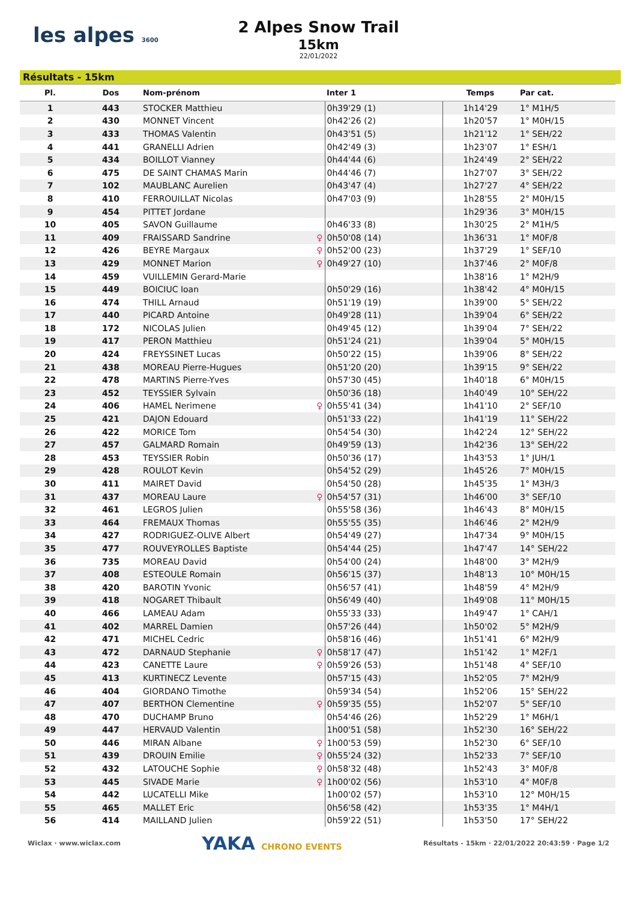les alpes 3600
2 Alpes Snow Trail
15km
22/01/2022
Résultats - 15km
| Pl. | Dos | Nom-prénom | Inter 1 | Temps | Par cat. |
| --- | --- | --- | --- | --- | --- |
| 1 | 443 | STOCKER Matthieu | 0h39'29 (1) | 1h14'29 | 1° M1H/5 |
| 2 | 430 | MONNET Vincent | 0h42'26 (2) | 1h20'57 | 1° M0H/15 |
| 3 | 433 | THOMAS Valentin | 0h43'51 (5) | 1h21'12 | 1° SEH/22 |
| 4 | 441 | GRANELLI Adrien | 0h42'49 (3) | 1h23'07 | 1° ESH/1 |
| 5 | 434 | BOILLOT Vianney | 0h44'44 (6) | 1h24'49 | 2° SEH/22 |
| 6 | 475 | DE SAINT CHAMAS Marin | 0h44'46 (7) | 1h27'07 | 3° SEH/22 |
| 7 | 102 | MAUBLANC Aurelien | 0h43'47 (4) | 1h27'27 | 4° SEH/22 |
| 8 | 410 | FERROUILLAT Nicolas | 0h47'03 (9) | 1h28'55 | 2° M0H/15 |
| 9 | 454 | PITTET Jordane | | 1h29'36 | 3° M0H/15 |
| 10 | 405 | SAVON Guillaume | 0h46'33 (8) | 1h30'25 | 2° M1H/5 |
| 11 | 409 | FRAISSARD Sandrine ♀ | 0h50'08 (14) | 1h36'31 | 1° M0F/8 |
| 12 | 426 | BEYRE Margaux ♀ | 0h52'00 (23) | 1h37'29 | 1° SEF/10 |
| 13 | 429 | MONNET Marion ♀ | 0h49'27 (10) | 1h37'46 | 2° M0F/8 |
| 14 | 459 | VUILLEMIN Gerard-Marie | | 1h38'16 | 1° M2H/9 |
| 15 | 449 | BOICIUC Ioan | 0h50'29 (16) | 1h38'42 | 4° M0H/15 |
| 16 | 474 | THILL Arnaud | 0h51'19 (19) | 1h39'00 | 5° SEH/22 |
| 17 | 440 | PICARD Antoine | 0h49'28 (11) | 1h39'04 | 6° SEH/22 |
| 18 | 172 | NICOLAS Julien | 0h49'45 (12) | 1h39'04 | 7° SEH/22 |
| 19 | 417 | PERON Matthieu | 0h51'24 (21) | 1h39'04 | 5° M0H/15 |
| 20 | 424 | FREYSSINET Lucas | 0h50'22 (15) | 1h39'06 | 8° SEH/22 |
| 21 | 438 | MOREAU Pierre-Hugues | 0h51'20 (20) | 1h39'15 | 9° SEH/22 |
| 22 | 478 | MARTINS Pierre-Yves | 0h57'30 (45) | 1h40'18 | 6° M0H/15 |
| 23 | 452 | TEYSSIER Sylvain | 0h50'36 (18) | 1h40'49 | 10° SEH/22 |
| 24 | 406 | HAMEL Nerimene ♀ | 0h55'41 (34) | 1h41'10 | 2° SEF/10 |
| 25 | 421 | DAJON Edouard | 0h51'33 (22) | 1h41'19 | 11° SEH/22 |
| 26 | 422 | MORICE Tom | 0h54'54 (30) | 1h42'24 | 12° SEH/22 |
| 27 | 457 | GALMARD Romain | 0h49'59 (13) | 1h42'36 | 13° SEH/22 |
| 28 | 453 | TEYSSIER Robin | 0h50'36 (17) | 1h43'53 | 1° JUH/1 |
| 29 | 428 | ROULOT Kevin | 0h54'52 (29) | 1h45'26 | 7° M0H/15 |
| 30 | 411 | MAIRET David | 0h54'50 (28) | 1h45'35 | 1° M3H/3 |
| 31 | 437 | MOREAU Laure ♀ | 0h54'57 (31) | 1h46'00 | 3° SEF/10 |
| 32 | 461 | LEGROS Julien | 0h55'58 (36) | 1h46'43 | 8° M0H/15 |
| 33 | 464 | FREMAUX Thomas | 0h55'55 (35) | 1h46'46 | 2° M2H/9 |
| 34 | 427 | RODRIGUEZ-OLIVE Albert | 0h54'49 (27) | 1h47'34 | 9° M0H/15 |
| 35 | 477 | ROUVEYROLLES Baptiste | 0h54'44 (25) | 1h47'47 | 14° SEH/22 |
| 36 | 735 | MOREAU David | 0h54'00 (24) | 1h48'00 | 3° M2H/9 |
| 37 | 408 | ESTEOULE Romain | 0h56'15 (37) | 1h48'13 | 10° M0H/15 |
| 38 | 420 | BAROTIN Yvonic | 0h56'57 (41) | 1h48'59 | 4° M2H/9 |
| 39 | 418 | NOGARET Thibault | 0h56'49 (40) | 1h49'08 | 11° M0H/15 |
| 40 | 466 | LAMEAU Adam | 0h55'33 (33) | 1h49'47 | 1° CAH/1 |
| 41 | 402 | MARREL Damien | 0h57'26 (44) | 1h50'02 | 5° M2H/9 |
| 42 | 471 | MICHEL Cedric | 0h58'16 (46) | 1h51'41 | 6° M2H/9 |
| 43 | 472 | DARNAUD Stephanie ♀ | 0h58'17 (47) | 1h51'42 | 1° M2F/1 |
| 44 | 423 | CANETTE Laure ♀ | 0h59'26 (53) | 1h51'48 | 4° SEF/10 |
| 45 | 413 | KURTINECZ Levente | 0h57'15 (43) | 1h52'05 | 7° M2H/9 |
| 46 | 404 | GIORDANO Timothe | 0h59'34 (54) | 1h52'06 | 15° SEH/22 |
| 47 | 407 | BERTHON Clementine ♀ | 0h59'35 (55) | 1h52'07 | 5° SEF/10 |
| 48 | 470 | DUCHAMP Bruno | 0h54'46 (26) | 1h52'29 | 1° M6H/1 |
| 49 | 447 | HERVAUD Valentin | 1h00'51 (58) | 1h52'30 | 16° SEH/22 |
| 50 | 446 | MIRAN Albane ♀ | 1h00'53 (59) | 1h52'30 | 6° SEF/10 |
| 51 | 439 | DROUIN Emilie ♀ | 0h55'24 (32) | 1h52'33 | 7° SEF/10 |
| 52 | 432 | LATOUCHE Sophie ♀ | 0h58'32 (48) | 1h52'43 | 3° M0F/8 |
| 53 | 445 | SIVADE Marie ♀ | 1h00'02 (56) | 1h53'10 | 4° M0F/8 |
| 54 | 442 | LUCATELLI Mike | 1h00'02 (57) | 1h53'10 | 12° M0H/15 |
| 55 | 465 | MALLET Eric | 0h56'58 (42) | 1h53'35 | 1° M4H/1 |
| 56 | 414 | MAILLAND Julien | 0h59'22 (51) | 1h53'50 | 17° SEH/22 |
Wiclax · www.wiclax.com YAKA CHRONO EVENTS Résultats - 15km · 22/01/2022 20:43:59 · Page 1/2